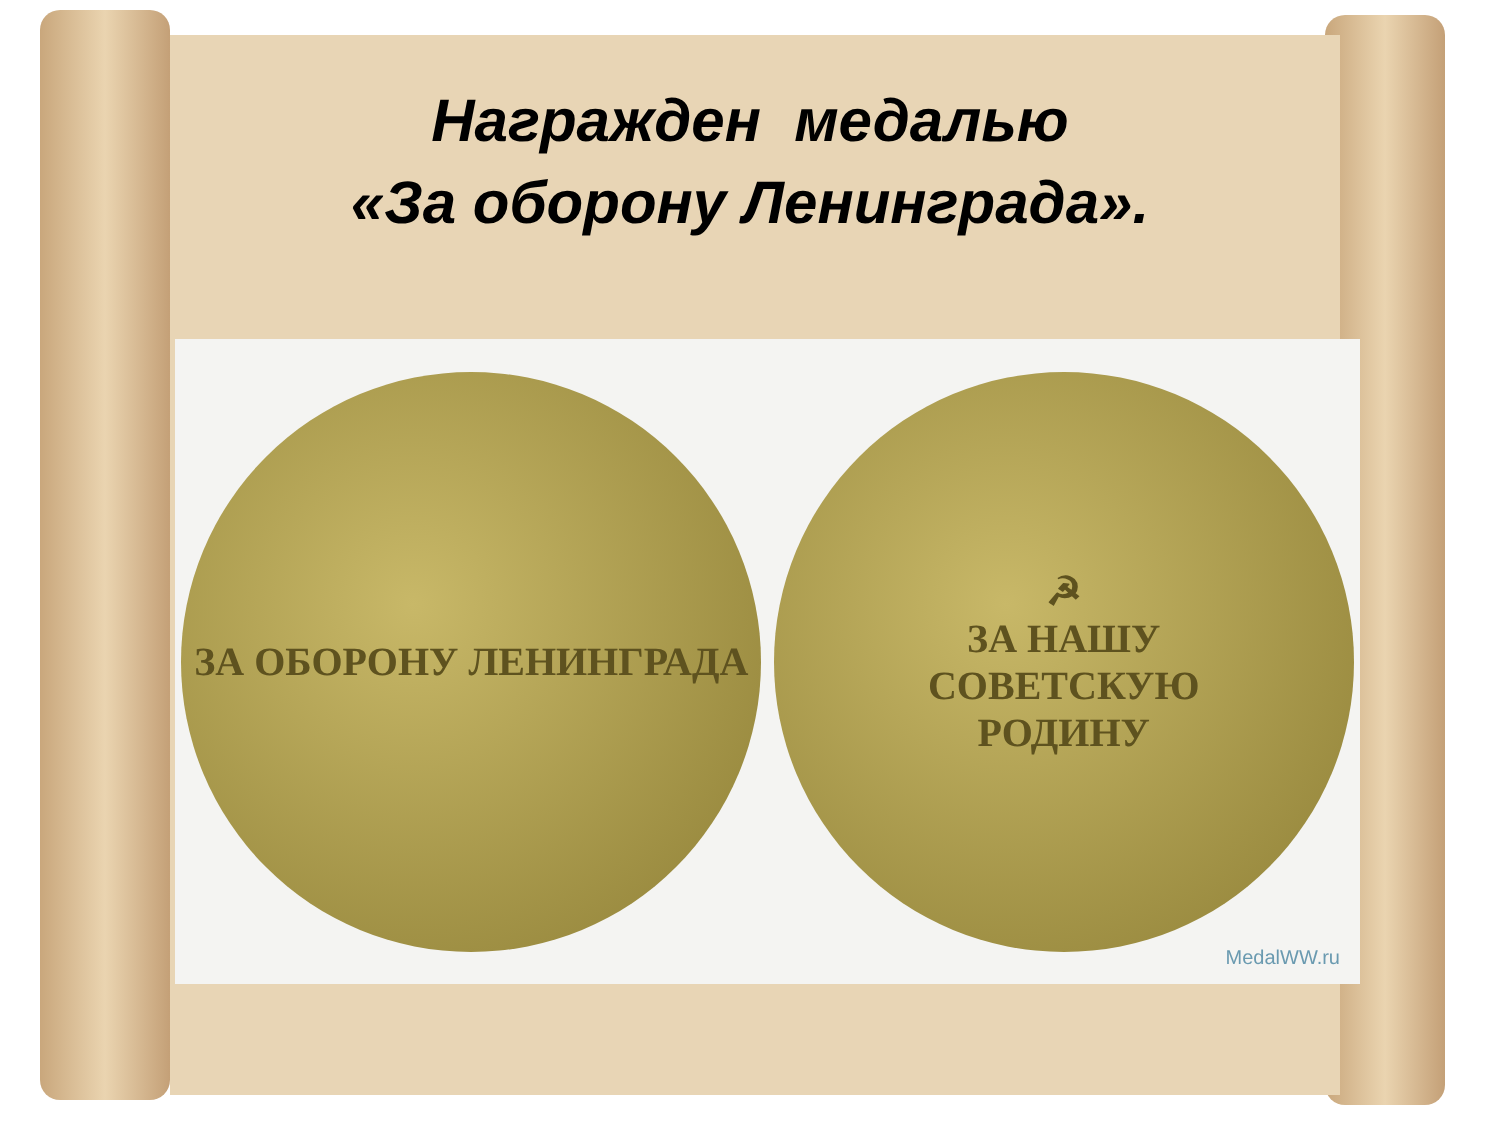Награжден медалью
«За оборону Ленинграда».
ЗА ОБОРОНУ ЛЕНИНГРАДА
☭
ЗА НАШУ
СОВЕТСКУЮ
РОДИНУ
MedalWW.ru